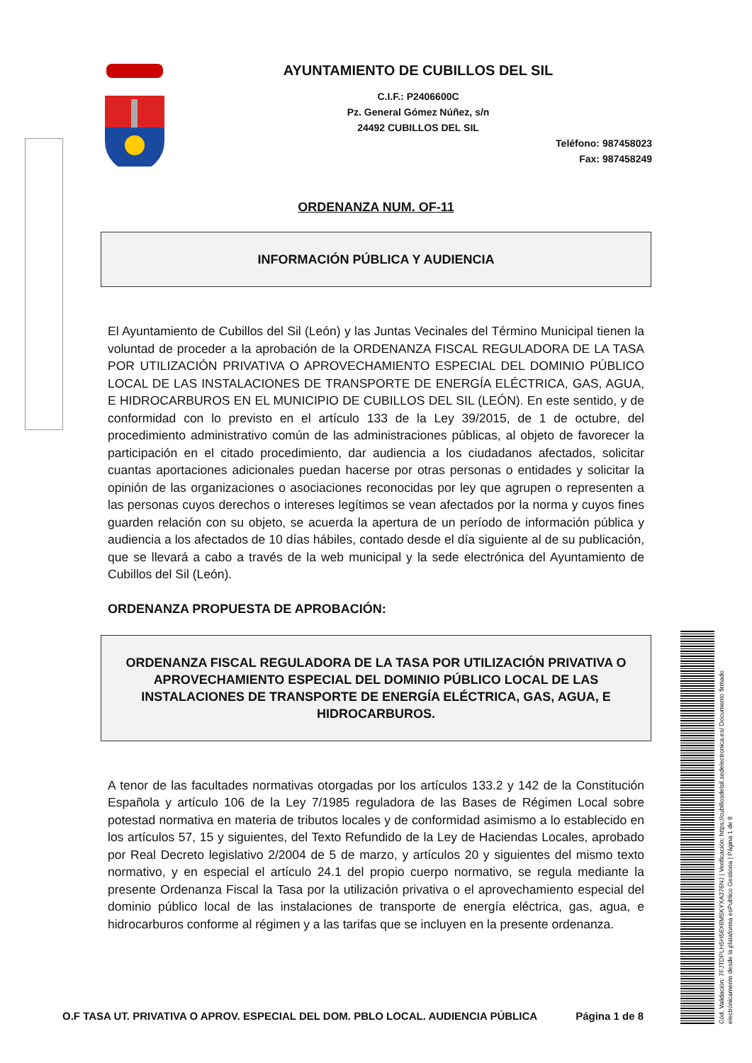AYUNTAMIENTO DE CUBILLOS DEL SIL
C.I.F.: P2406600C
Pz. General Gómez Núñez, s/n
24492 CUBILLOS DEL SIL
Teléfono: 987458023
Fax: 987458249
ORDENANZA NUM. OF-11
INFORMACIÓN PÚBLICA Y AUDIENCIA
El Ayuntamiento de Cubillos del Sil (León) y las Juntas Vecinales del Término Municipal tienen la voluntad de proceder a la aprobación de la ORDENANZA FISCAL REGULADORA DE LA TASA POR UTILIZACIÓN PRIVATIVA O APROVECHAMIENTO ESPECIAL DEL DOMINIO PÚBLICO LOCAL DE LAS INSTALACIONES DE TRANSPORTE DE ENERGÍA ELÉCTRICA, GAS, AGUA, E HIDROCARBUROS EN EL MUNICIPIO DE CUBILLOS DEL SIL (LEÓN). En este sentido, y de conformidad con lo previsto en el artículo 133 de la Ley 39/2015, de 1 de octubre, del procedimiento administrativo común de las administraciones públicas, al objeto de favorecer la participación en el citado procedimiento, dar audiencia a los ciudadanos afectados, solicitar cuantas aportaciones adicionales puedan hacerse por otras personas o entidades y solicitar la opinión de las organizaciones o asociaciones reconocidas por ley que agrupen o representen a las personas cuyos derechos o intereses legítimos se vean afectados por la norma y cuyos fines guarden relación con su objeto, se acuerda la apertura de un período de información pública y audiencia a los afectados de 10 días hábiles, contado desde el día siguiente al de su publicación, que se llevará a cabo a través de la web municipal y la sede electrónica del Ayuntamiento de Cubillos del Sil (León).
ORDENANZA PROPUESTA DE APROBACIÓN:
ORDENANZA FISCAL REGULADORA DE LA TASA POR UTILIZACIÓN PRIVATIVA O APROVECHAMIENTO ESPECIAL DEL DOMINIO PÚBLICO LOCAL DE LAS INSTALACIONES DE TRANSPORTE DE ENERGÍA ELÉCTRICA, GAS, AGUA, E HIDROCARBUROS.
A tenor de las facultades normativas otorgadas por los artículos 133.2 y 142 de la Constitución Española y artículo 106 de la Ley 7/1985 reguladora de las Bases de Régimen Local sobre potestad normativa en materia de tributos locales y de conformidad asimismo a lo establecido en los artículos 57, 15 y siguientes, del Texto Refundido de la Ley de Haciendas Locales, aprobado por Real Decreto legislativo 2/2004 de 5 de marzo, y artículos 20 y siguientes del mismo texto normativo, y en especial el artículo 24.1 del propio cuerpo normativo, se regula mediante la presente Ordenanza Fiscal la Tasa por la utilización privativa o el aprovechamiento especial del dominio público local de las instalaciones de transporte de energía eléctrica, gas, agua, e hidrocarburos conforme al régimen y a las tarifas que se incluyen en la presente ordenanza.
O.F TASA UT. PRIVATIVA O APROV. ESPECIAL DEL DOM. PBLO LOCAL. AUDIENCIA PÚBLICA Página 1 de 8
Cód. Validación: 7FJTDPLH5H56X6M5KYXA376NJ | Verificación: https://cubillosdelsil.sedelectronica.es/ Documento firmado electrónicamente desde la plataforma esPublico Gestiona | Página 1 de 8